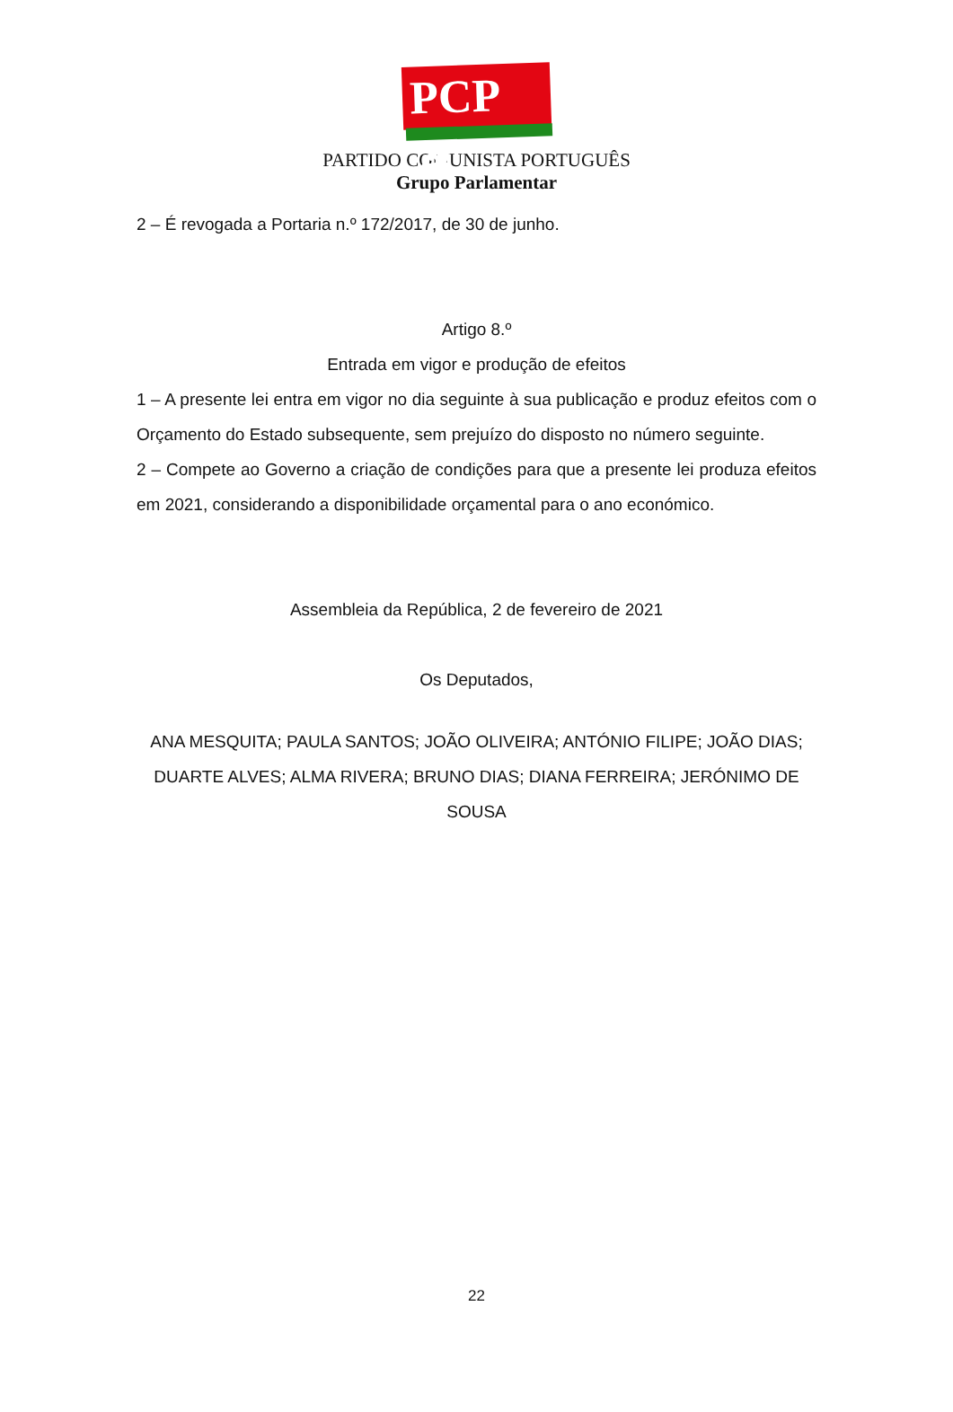PCP ☭
PARTIDO COMUNISTA PORTUGUÊS
Grupo Parlamentar
2 – É revogada a Portaria n.º 172/2017, de 30 de junho.
Artigo 8.º
Entrada em vigor e produção de efeitos
1 – A presente lei entra em vigor no dia seguinte à sua publicação e produz efeitos com o Orçamento do Estado subsequente, sem prejuízo do disposto no número seguinte.
2 – Compete ao Governo a criação de condições para que a presente lei produza efeitos em 2021, considerando a disponibilidade orçamental para o ano económico.
Assembleia da República, 2 de fevereiro de 2021
Os Deputados,
ANA MESQUITA; PAULA SANTOS; JOÃO OLIVEIRA; ANTÓNIO FILIPE; JOÃO DIAS; DUARTE ALVES; ALMA RIVERA; BRUNO DIAS; DIANA FERREIRA; JERÓNIMO DE SOUSA
22